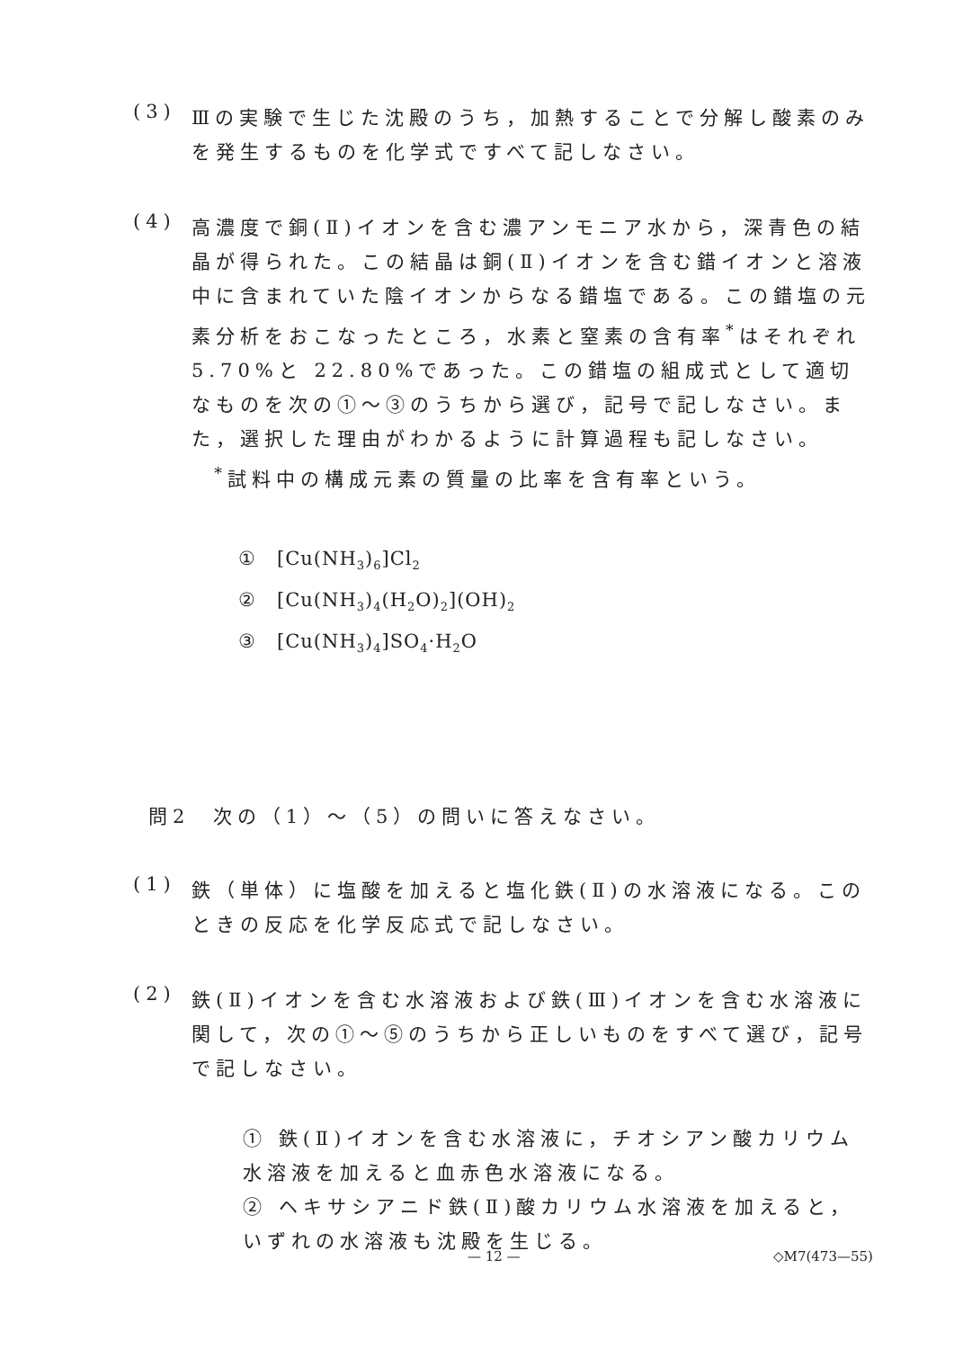(3)
Ⅲの実験で生じた沈殿のうち，加熱することで分解し酸素のみを発生するものを化学式ですべて記しなさい。
(4)
高濃度で銅(Ⅱ)イオンを含む濃アンモニア水から，深青色の結晶が得られた。この結晶は銅(Ⅱ)イオンを含む錯イオンと溶液中に含まれていた陰イオンからなる錯塩である。この錯塩の元素分析をおこなったところ，水素と窒素の含有率<sup>*</sup>はそれぞれ 5.70%と 22.80%であった。この錯塩の組成式として適切なものを次の①～③のうちから選び，記号で記しなさい。また，選択した理由がわかるように計算過程も記しなさい。
<sup>*</sup> 試料中の構成元素の質量の比率を含有率という。
① [Cu(NH<sub>3</sub>)<sub>6</sub>]Cl<sub>2</sub>
② [Cu(NH<sub>3</sub>)<sub>4</sub>(H<sub>2</sub>O)<sub>2</sub>](OH)<sub>2</sub>
③ [Cu(NH<sub>3</sub>)<sub>4</sub>]SO<sub>4</sub>·H<sub>2</sub>O
問2 次の（1）～（5）の問いに答えなさい。
(1)
鉄（単体）に塩酸を加えると塩化鉄(Ⅱ)の水溶液になる。このときの反応を化学反応式で記しなさい。
(2)
鉄(Ⅱ)イオンを含む水溶液および鉄(Ⅲ)イオンを含む水溶液に関して，次の①～⑤のうちから正しいものをすべて選び，記号で記しなさい。
① 鉄(Ⅱ)イオンを含む水溶液に，チオシアン酸カリウム水溶液を加えると血赤色水溶液になる。
② ヘキサシアニド鉄(Ⅱ)酸カリウム水溶液を加えると，いずれの水溶液も沈殿を生じる。
— 12 — ◇M7(473—55)